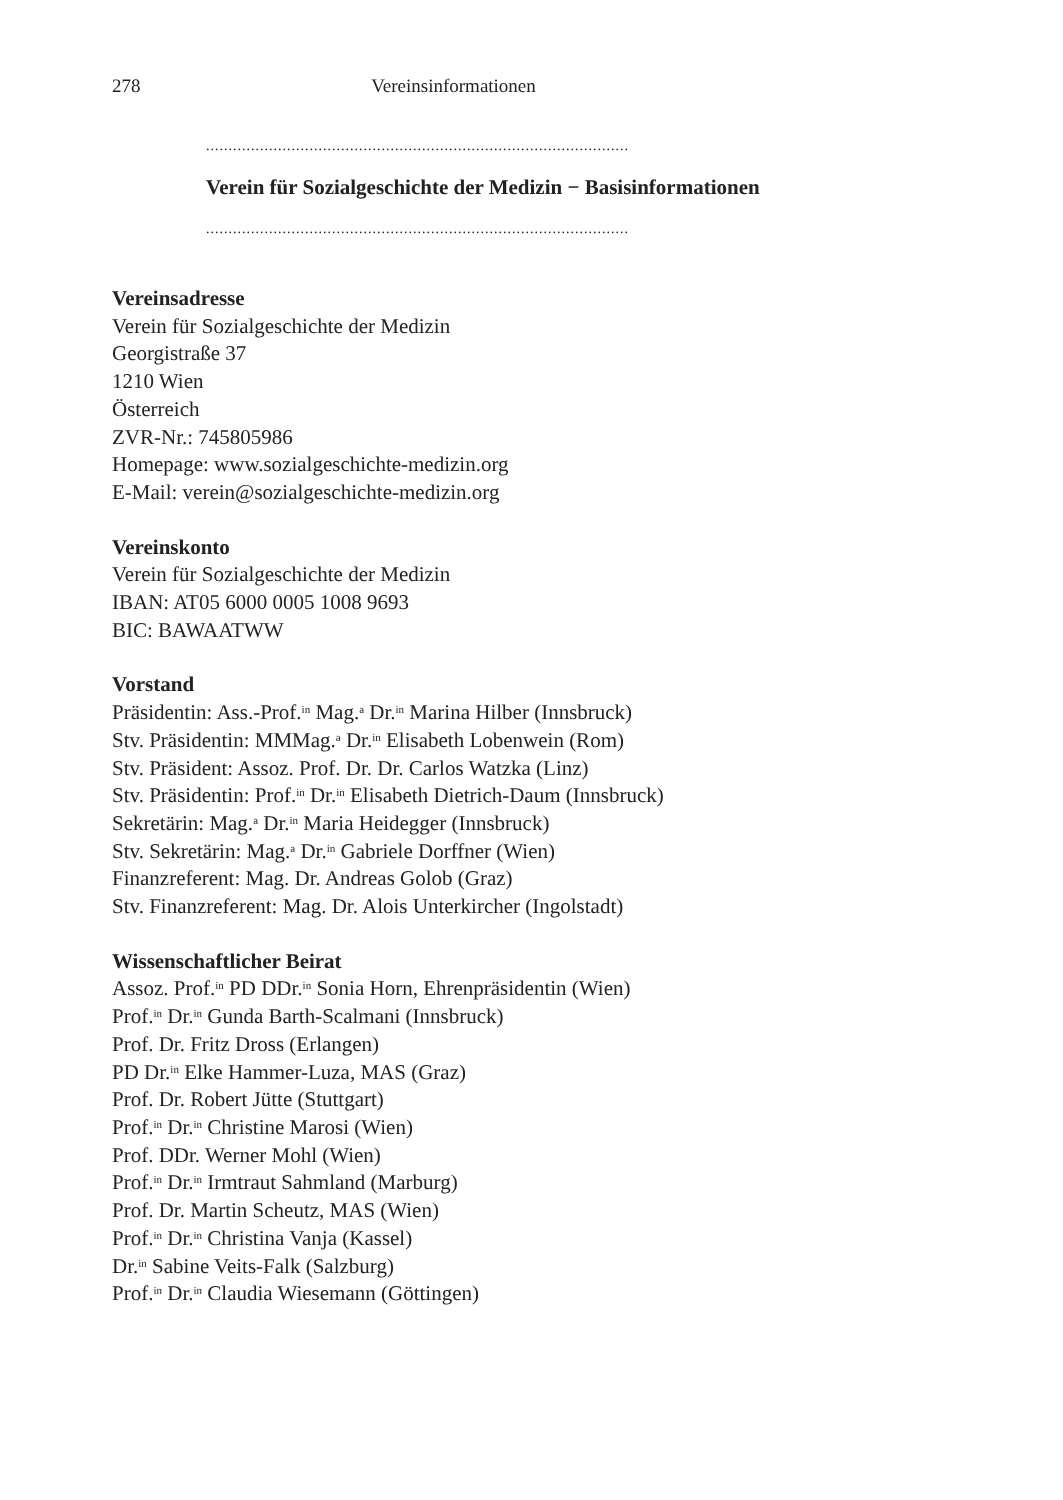278 Vereinsinformationen
..............................................................................................
Verein für Sozialgeschichte der Medizin − Basisinformationen
..............................................................................................
Vereinsadresse
Verein für Sozialgeschichte der Medizin
Georgistraße 37
1210 Wien
Österreich
ZVR-Nr.: 745805986
Homepage: www.sozialgeschichte-medizin.org
E-Mail: verein@sozialgeschichte-medizin.org
Vereinskonto
Verein für Sozialgeschichte der Medizin
IBAN: AT05 6000 0005 1008 9693
BIC: BAWAATWW
Vorstand
Präsidentin: Ass.-Prof.<sup>in</sup> Mag.<sup>a</sup> Dr.<sup>in</sup> Marina Hilber (Innsbruck)
Stv. Präsidentin: MMMag.<sup>a</sup> Dr.<sup>in</sup> Elisabeth Lobenwein (Rom)
Stv. Präsident: Assoz. Prof. Dr. Dr. Carlos Watzka (Linz)
Stv. Präsidentin: Prof.<sup>in</sup> Dr.<sup>in</sup> Elisabeth Dietrich-Daum (Innsbruck)
Sekretärin: Mag.<sup>a</sup> Dr.<sup>in</sup> Maria Heidegger (Innsbruck)
Stv. Sekretärin: Mag.<sup>a</sup> Dr.<sup>in</sup> Gabriele Dorffner (Wien)
Finanzreferent: Mag. Dr. Andreas Golob (Graz)
Stv. Finanzreferent: Mag. Dr. Alois Unterkircher (Ingolstadt)
Wissenschaftlicher Beirat
Assoz. Prof.<sup>in</sup> PD DDr.<sup>in</sup> Sonia Horn, Ehrenpräsidentin (Wien)
Prof.<sup>in</sup> Dr.<sup>in</sup> Gunda Barth-Scalmani (Innsbruck)
Prof. Dr. Fritz Dross (Erlangen)
PD Dr.<sup>in</sup> Elke Hammer-Luza, MAS (Graz)
Prof. Dr. Robert Jütte (Stuttgart)
Prof.<sup>in</sup> Dr.<sup>in</sup> Christine Marosi (Wien)
Prof. DDr. Werner Mohl (Wien)
Prof.<sup>in</sup> Dr.<sup>in</sup> Irmtraut Sahmland (Marburg)
Prof. Dr. Martin Scheutz, MAS (Wien)
Prof.<sup>in</sup> Dr.<sup>in</sup> Christina Vanja (Kassel)
Dr.<sup>in</sup> Sabine Veits-Falk (Salzburg)
Prof.<sup>in</sup> Dr.<sup>in</sup> Claudia Wiesemann (Göttingen)